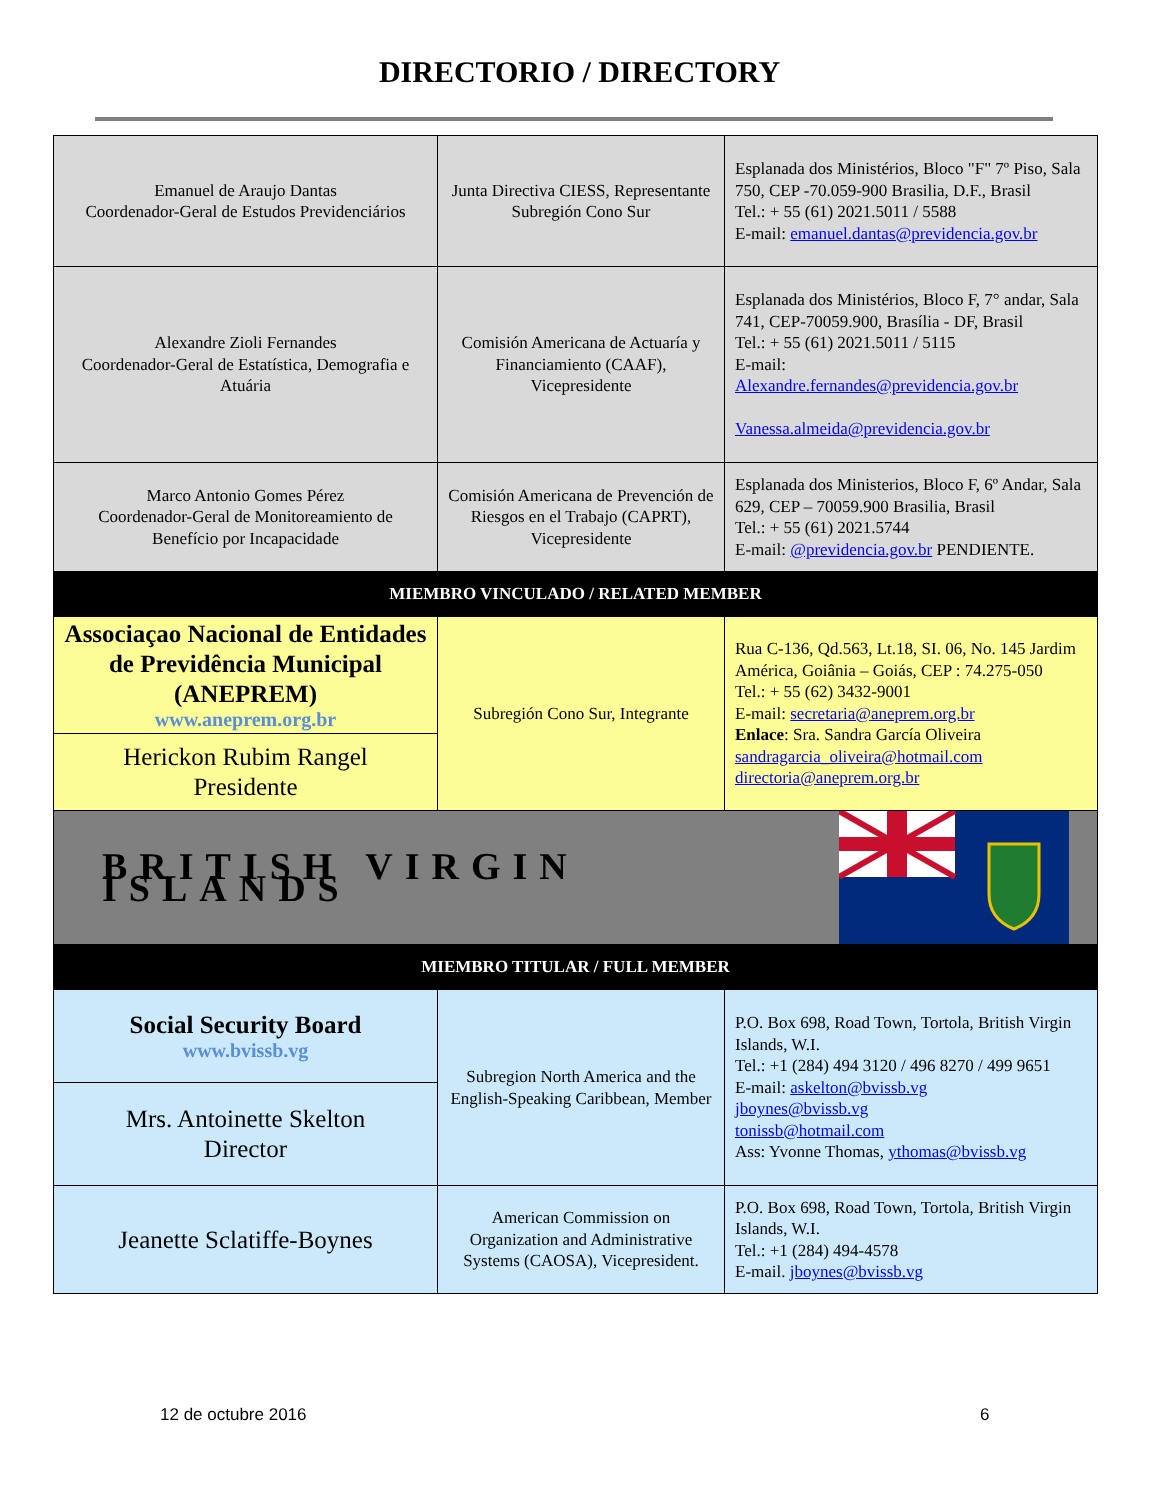DIRECTORIO / DIRECTORY
| Emanuel de Araujo Dantas Coordenador-Geral de Estudos Previdenciários | Junta Directiva CIESS, Representante Subregión Cono Sur | Esplanada dos Ministérios, Bloco "F" 7º Piso, Sala 750, CEP -70.059-900 Brasilia, D.F., Brasil Tel.: + 55 (61) 2021.5011 / 5588 E-mail: emanuel.dantas@previdencia.gov.br |
| Alexandre Zioli Fernandes Coordenador-Geral de Estatística, Demografia e Atuária | Comisión Americana de Actuaría y Financiamiento (CAAF), Vicepresidente | Esplanada dos Ministérios, Bloco F, 7° andar, Sala 741, CEP-70059.900, Brasília - DF, Brasil Tel.: + 55 (61) 2021.5011 / 5115 E-mail: Alexandre.fernandes@previdencia.gov.br Vanessa.almeida@previdencia.gov.br |
| Marco Antonio Gomes Pérez Coordenador-Geral de Monitoreamiento de Benefício por Incapacidade | Comisión Americana de Prevención de Riesgos en el Trabajo (CAPRT), Vicepresidente | Esplanada dos Ministerios, Bloco F, 6º Andar, Sala 629, CEP – 70059.900 Brasilia, Brasil Tel.: + 55 (61) 2021.5744 E-mail: @previdencia.gov.br PENDIENTE. |
| MIEMBRO VINCULADO / RELATED MEMBER | | |
| Associaçao Nacional de Entidades de Previdência Municipal (ANEPREM) www.aneprem.org.br | Subregión Cono Sur, Integrante | Rua C-136, Qd.563, Lt.18, SI. 06, No. 145 Jardim América, Goiânia – Goiás, CEP : 74.275-050 Tel.: + 55 (62) 3432-9001 E-mail: secretaria@aneprem.org.br Enlace : Sra. Sandra García Oliveira sandragarcia_oliveira@hotmail.com directoria@aneprem.org.br |
| Herickon Rubim Rangel Presidente | | |
| BRITISH VIRGIN ISLANDS | | |
| MIEMBRO TITULAR / FULL MEMBER | | |
| Social Security Board www.bvissb.vg | Subregion North America and the English-Speaking Caribbean, Member | P.O. Box 698, Road Town, Tortola, British Virgin Islands, W.I. Tel.: +1 (284) 494 3120 / 496 8270 / 499 9651 E-mail: askelton@bvissb.vg jboynes@bvissb.vg tonissb@hotmail.com Ass: Yvonne Thomas, ythomas@bvissb.vg |
| Mrs. Antoinette Skelton Director | | |
| Jeanette Sclatiffe-Boynes | American Commission on Organization and Administrative Systems (CAOSA), Vicepresident. | P.O. Box 698, Road Town, Tortola, British Virgin Islands, W.I. Tel.: +1 (284) 494-4578 E-mail. jboynes@bvissb.vg |
12 de octubre 2016 6